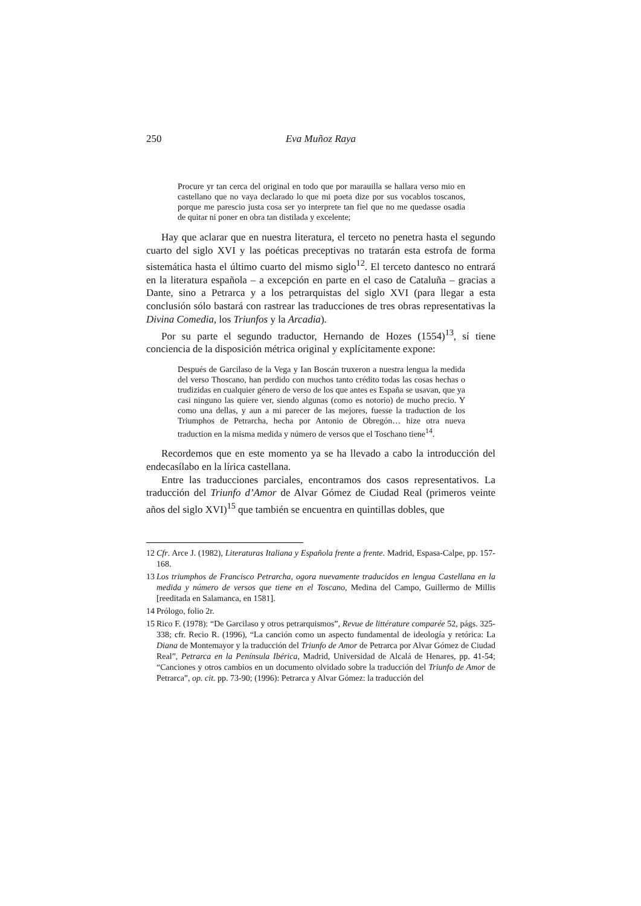250 Eva Muñoz Raya
Procure yr tan cerca del original en todo que por marauilla se hallara verso mio en castellano que no vaya declarado lo que mi poeta dize por sus vocablos toscanos, porque me parescio justa cosa ser yo interprete tan fiel que no me quedasse osadia de quitar ni poner en obra tan distilada y excelente;
Hay que aclarar que en nuestra literatura, el terceto no penetra hasta el segundo cuarto del siglo XVI y las poéticas preceptivas no tratarán esta estrofa de forma sistemática hasta el último cuarto del mismo siglo<sup>12</sup>. El terceto dantesco no entrará en la literatura española – a excepción en parte en el caso de Cataluña – gracias a Dante, sino a Petrarca y a los petrarquistas del siglo XVI (para llegar a esta conclusión sólo bastará con rastrear las traducciones de tres obras representativas la Divina Comedia, los Triunfos y la Arcadia).
Por su parte el segundo traductor, Hernando de Hozes (1554)<sup>13</sup>, sí tiene conciencia de la disposición métrica original y explícitamente expone:
Después de Garcilaso de la Vega y Ian Boscán truxeron a nuestra lengua la medida del verso Thoscano, han perdido con muchos tanto crédito todas las cosas hechas o trudizidas en cualquier género de verso de los que antes es España se usavan, que ya casi ninguno las quiere ver, siendo algunas (como es notorio) de mucho precio. Y como una dellas, y aun a mi parecer de las mejores, fuesse la traduction de los Triumphos de Petrarcha, hecha por Antonio de Obregón… hize otra nueva traduction en la misma medida y número de versos que el Toschano tiene<sup>14</sup>.
Recordemos que en este momento ya se ha llevado a cabo la introducción del endecasílabo en la lírica castellana.
Entre las traducciones parciales, encontramos dos casos representativos. La traducción del Triunfo d’Amor de Alvar Gómez de Ciudad Real (primeros veinte años del siglo XVI)<sup>15</sup> que también se encuentra en quintillas dobles, que
12 Cfr. Arce J. (1982), Literaturas Italiana y Española frente a frente. Madrid, Espasa-Calpe, pp. 157-168.
13 Los triumphos de Francisco Petrarcha, ogora nuevamente traducidos en lengua Castellana en la medida y número de versos que tiene en el Toscano, Medina del Campo, Guillermo de Millis [reeditada en Salamanca, en 1581].
14 Prólogo, folio 2r.
15 Rico F. (1978): “De Garcilaso y otros petrarquismos”, Revue de littérature comparée 52, págs. 325-338; cfr. Recio R. (1996), “La canción como un aspecto fundamental de ideología y retórica: La Diana de Montemayor y la traducción del Triunfo de Amor de Petrarca por Alvar Gómez de Ciudad Real”, Petrarca en la Península Ibérica, Madrid, Universidad de Alcalá de Henares, pp. 41-54; “Canciones y otros cambios en un documento olvidado sobre la traducción del Triunfo de Amor de Petrarca”, op. cit. pp. 73-90; (1996): Petrarca y Alvar Gómez: la traducción del